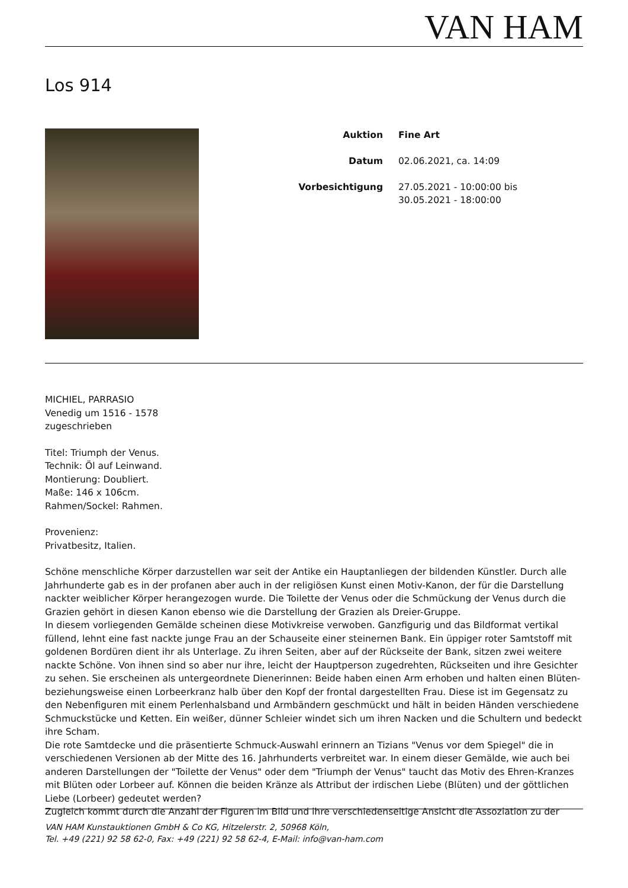VAN HAM
Los 914
Auktion Fine Art
Datum 02.06.2021, ca. 14:09
Vorbesichtigung 27.05.2021 - 10:00:00 bis
30.05.2021 - 18:00:00
MICHIEL, PARRASIO
Venedig um 1516 - 1578
zugeschrieben
Titel: Triumph der Venus.
Technik: Öl auf Leinwand.
Montierung: Doubliert.
Maße: 146 x 106cm.
Rahmen/Sockel: Rahmen.
Provenienz:
Privatbesitz, Italien.
Schöne menschliche Körper darzustellen war seit der Antike ein Hauptanliegen der bildenden Künstler. Durch alle Jahrhunderte gab es in der profanen aber auch in der religiösen Kunst einen Motiv-Kanon, der für die Darstellung nackter weiblicher Körper herangezogen wurde. Die Toilette der Venus oder die Schmückung der Venus durch die Grazien gehört in diesen Kanon ebenso wie die Darstellung der Grazien als Dreier-Gruppe.
In diesem vorliegenden Gemälde scheinen diese Motivkreise verwoben. Ganzfigurig und das Bildformat vertikal füllend, lehnt eine fast nackte junge Frau an der Schauseite einer steinernen Bank. Ein üppiger roter Samtstoff mit goldenen Bordüren dient ihr als Unterlage. Zu ihren Seiten, aber auf der Rückseite der Bank, sitzen zwei weitere nackte Schöne. Von ihnen sind so aber nur ihre, leicht der Hauptperson zugedrehten, Rückseiten und ihre Gesichter zu sehen. Sie erscheinen als untergeordnete Dienerinnen: Beide haben einen Arm erhoben und halten einen Blüten- beziehungsweise einen Lorbeerkranz halb über den Kopf der frontal dargestellten Frau. Diese ist im Gegensatz zu den Nebenfiguren mit einem Perlenhalsband und Armbändern geschmückt und hält in beiden Händen verschiedene Schmuckstücke und Ketten. Ein weißer, dünner Schleier windet sich um ihren Nacken und die Schultern und bedeckt ihre Scham.
Die rote Samtdecke und die präsentierte Schmuck-Auswahl erinnern an Tizians "Venus vor dem Spiegel" die in verschiedenen Versionen ab der Mitte des 16. Jahrhunderts verbreitet war. In einem dieser Gemälde, wie auch bei anderen Darstellungen der "Toilette der Venus" oder dem "Triumph der Venus" taucht das Motiv des Ehren-Kranzes mit Blüten oder Lorbeer auf. Können die beiden Kränze als Attribut der irdischen Liebe (Blüten) und der göttlichen Liebe (Lorbeer) gedeutet werden?
Zugleich kommt durch die Anzahl der Figuren im Bild und ihre verschiedenseitige Ansicht die Assoziation zu der
VAN HAM Kunstauktionen GmbH & Co KG, Hitzelerstr. 2, 50968 Köln,
Tel. +49 (221) 92 58 62-0, Fax: +49 (221) 92 58 62-4, E-Mail: info@van-ham.com